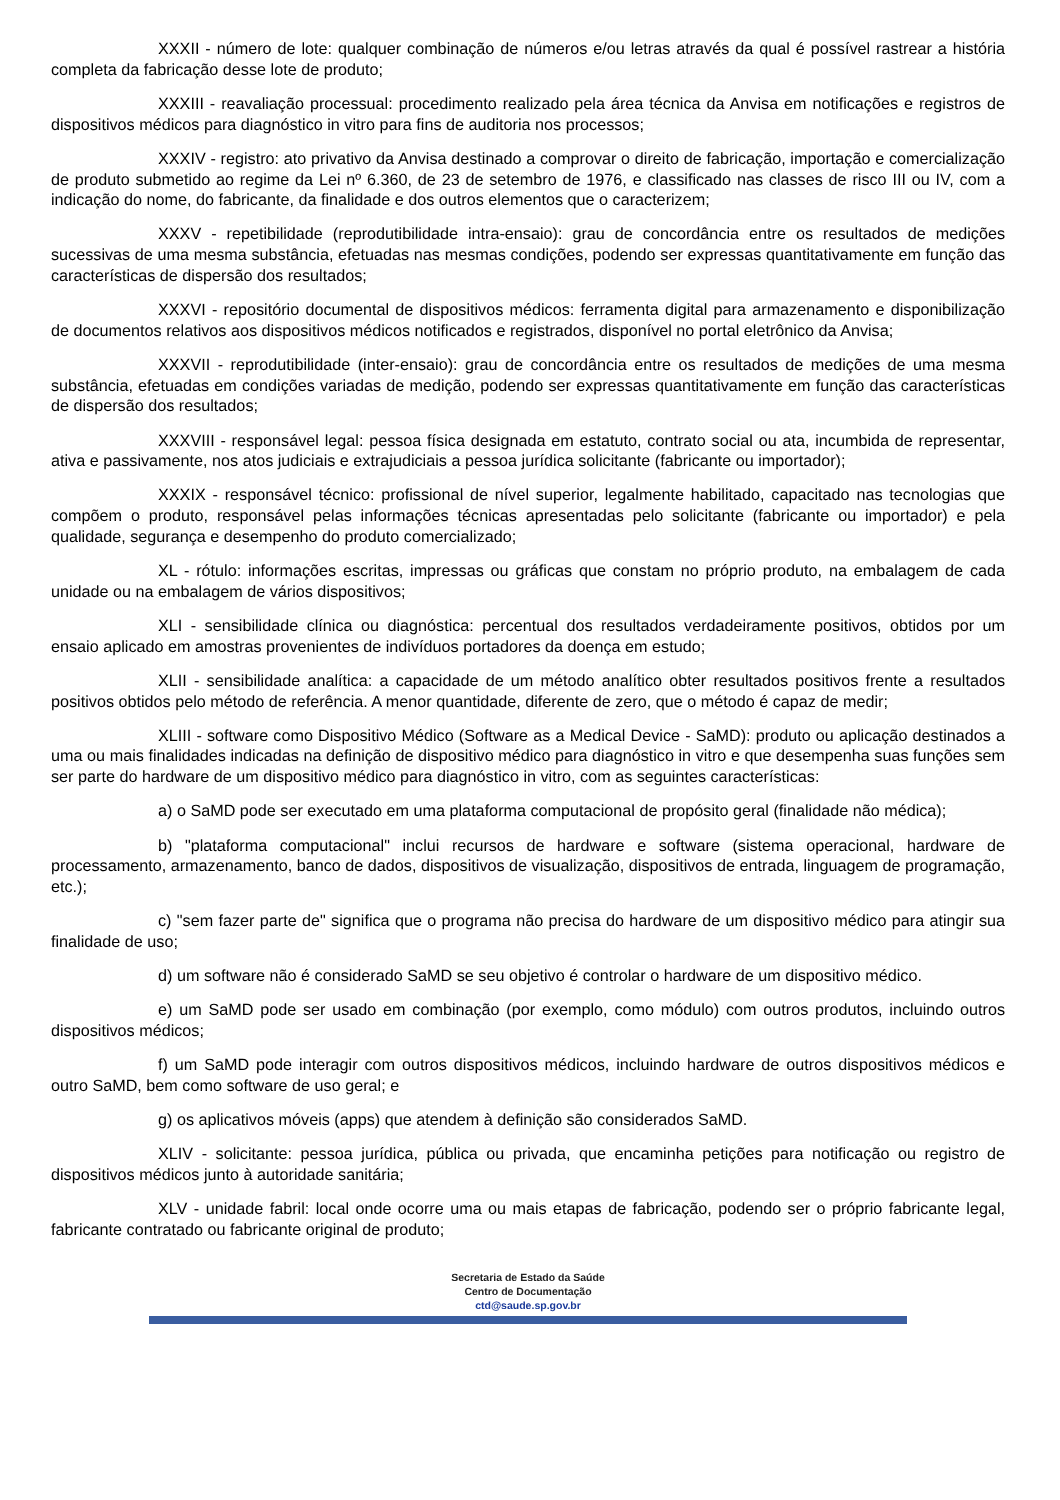XXXII - número de lote: qualquer combinação de números e/ou letras através da qual é possível rastrear a história completa da fabricação desse lote de produto;
XXXIII - reavaliação processual: procedimento realizado pela área técnica da Anvisa em notificações e registros de dispositivos médicos para diagnóstico in vitro para fins de auditoria nos processos;
XXXIV - registro: ato privativo da Anvisa destinado a comprovar o direito de fabricação, importação e comercialização de produto submetido ao regime da Lei nº 6.360, de 23 de setembro de 1976, e classificado nas classes de risco III ou IV, com a indicação do nome, do fabricante, da finalidade e dos outros elementos que o caracterizem;
XXXV - repetibilidade (reprodutibilidade intra-ensaio): grau de concordância entre os resultados de medições sucessivas de uma mesma substância, efetuadas nas mesmas condições, podendo ser expressas quantitativamente em função das características de dispersão dos resultados;
XXXVI - repositório documental de dispositivos médicos: ferramenta digital para armazenamento e disponibilização de documentos relativos aos dispositivos médicos notificados e registrados, disponível no portal eletrônico da Anvisa;
XXXVII - reprodutibilidade (inter-ensaio): grau de concordância entre os resultados de medições de uma mesma substância, efetuadas em condições variadas de medição, podendo ser expressas quantitativamente em função das características de dispersão dos resultados;
XXXVIII - responsável legal: pessoa física designada em estatuto, contrato social ou ata, incumbida de representar, ativa e passivamente, nos atos judiciais e extrajudiciais a pessoa jurídica solicitante (fabricante ou importador);
XXXIX - responsável técnico: profissional de nível superior, legalmente habilitado, capacitado nas tecnologias que compõem o produto, responsável pelas informações técnicas apresentadas pelo solicitante (fabricante ou importador) e pela qualidade, segurança e desempenho do produto comercializado;
XL - rótulo: informações escritas, impressas ou gráficas que constam no próprio produto, na embalagem de cada unidade ou na embalagem de vários dispositivos;
XLI - sensibilidade clínica ou diagnóstica: percentual dos resultados verdadeiramente positivos, obtidos por um ensaio aplicado em amostras provenientes de indivíduos portadores da doença em estudo;
XLII - sensibilidade analítica: a capacidade de um método analítico obter resultados positivos frente a resultados positivos obtidos pelo método de referência. A menor quantidade, diferente de zero, que o método é capaz de medir;
XLIII - software como Dispositivo Médico (Software as a Medical Device - SaMD): produto ou aplicação destinados a uma ou mais finalidades indicadas na definição de dispositivo médico para diagnóstico in vitro e que desempenha suas funções sem ser parte do hardware de um dispositivo médico para diagnóstico in vitro, com as seguintes características:
a) o SaMD pode ser executado em uma plataforma computacional de propósito geral (finalidade não médica);
b) "plataforma computacional" inclui recursos de hardware e software (sistema operacional, hardware de processamento, armazenamento, banco de dados, dispositivos de visualização, dispositivos de entrada, linguagem de programação, etc.);
c) "sem fazer parte de" significa que o programa não precisa do hardware de um dispositivo médico para atingir sua finalidade de uso;
d) um software não é considerado SaMD se seu objetivo é controlar o hardware de um dispositivo médico.
e) um SaMD pode ser usado em combinação (por exemplo, como módulo) com outros produtos, incluindo outros dispositivos médicos;
f) um SaMD pode interagir com outros dispositivos médicos, incluindo hardware de outros dispositivos médicos e outro SaMD, bem como software de uso geral; e
g) os aplicativos móveis (apps) que atendem à definição são considerados SaMD.
XLIV - solicitante: pessoa jurídica, pública ou privada, que encaminha petições para notificação ou registro de dispositivos médicos junto à autoridade sanitária;
XLV - unidade fabril: local onde ocorre uma ou mais etapas de fabricação, podendo ser o próprio fabricante legal, fabricante contratado ou fabricante original de produto;
Secretaria de Estado da Saúde
Centro de Documentação
ctd@saude.sp.gov.br